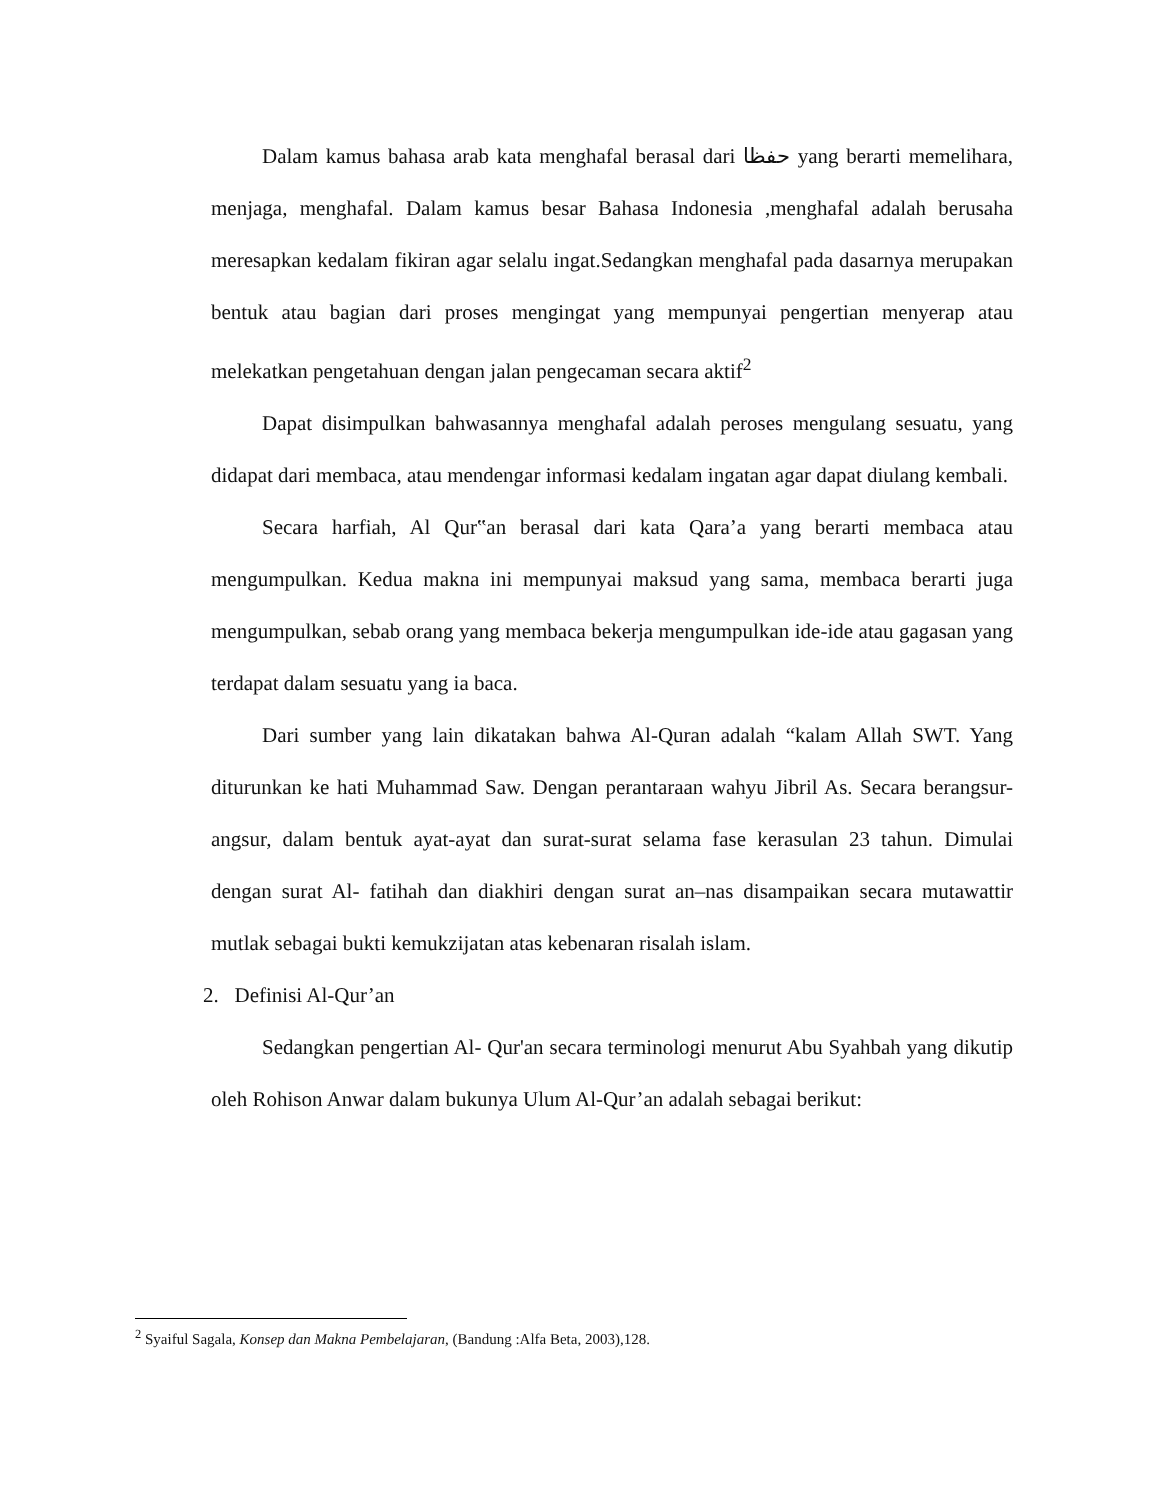Dalam kamus bahasa arab kata menghafal berasal dari حفظا yang berarti memelihara, menjaga, menghafal. Dalam kamus besar Bahasa Indonesia ,menghafal adalah berusaha meresapkan kedalam fikiran agar selalu ingat.Sedangkan menghafal pada dasarnya merupakan bentuk atau bagian dari proses mengingat yang mempunyai pengertian menyerap atau melekatkan pengetahuan dengan jalan pengecaman secara aktif<sup>2</sup>
Dapat disimpulkan bahwasannya menghafal adalah peroses mengulang sesuatu, yang didapat dari membaca, atau mendengar informasi kedalam ingatan agar dapat diulang kembali.
Secara harfiah, Al Qur‟an berasal dari kata Qara’a yang berarti membaca atau mengumpulkan. Kedua makna ini mempunyai maksud yang sama, membaca berarti juga mengumpulkan, sebab orang yang membaca bekerja mengumpulkan ide-ide atau gagasan yang terdapat dalam sesuatu yang ia baca.
Dari sumber yang lain dikatakan bahwa Al-Quran adalah “kalam Allah SWT. Yang diturunkan ke hati Muhammad Saw. Dengan perantaraan wahyu Jibril As. Secara berangsur-angsur, dalam bentuk ayat-ayat dan surat-surat selama fase kerasulan 23 tahun. Dimulai dengan surat Al- fatihah dan diakhiri dengan surat an–nas disampaikan secara mutawattir mutlak sebagai bukti kemukzijatan atas kebenaran risalah islam.
2. Definisi Al-Qur’an
Sedangkan pengertian Al- Qur'an secara terminologi menurut Abu Syahbah yang dikutip oleh Rohison Anwar dalam bukunya Ulum Al-Qur’an adalah sebagai berikut:
<sup>2</sup> Syaiful Sagala, Konsep dan Makna Pembelajaran, (Bandung :Alfa Beta, 2003),128.